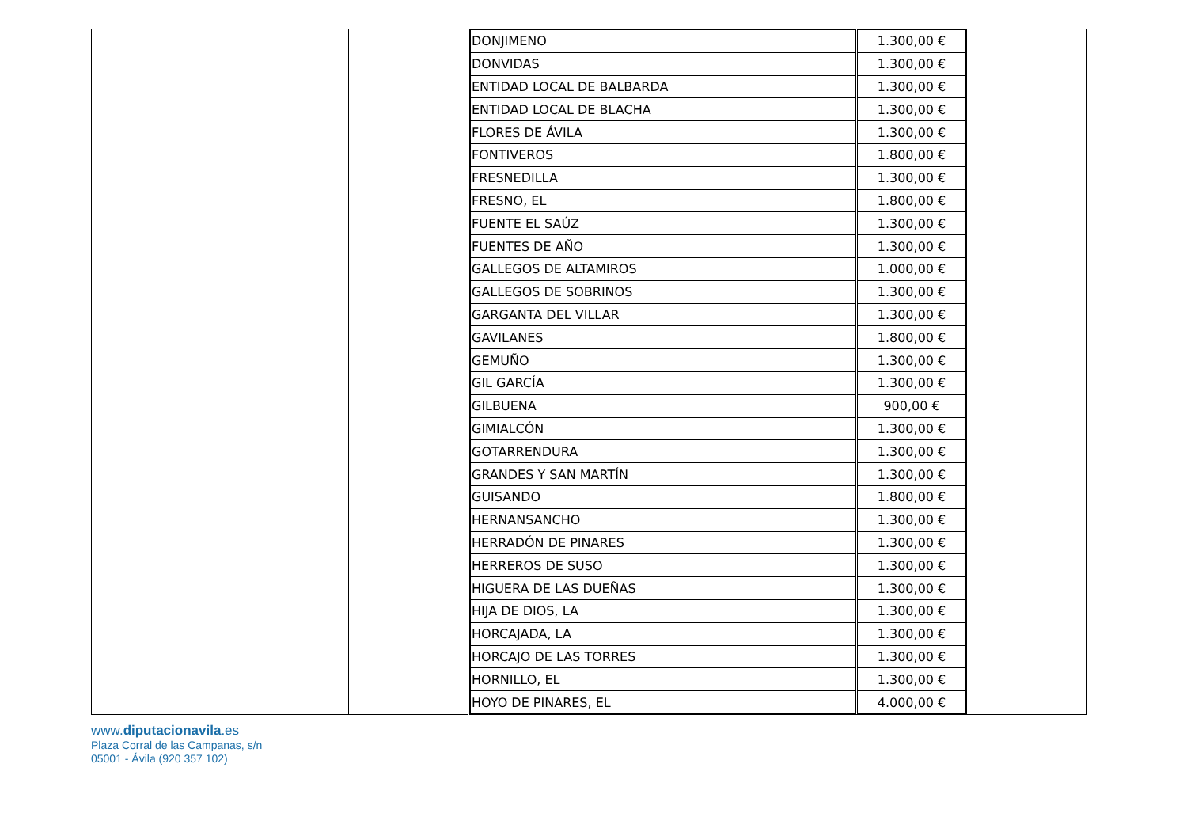| | | / DONJIMENO / 1.300,00 € / / DONVIDAS / 1.300,00 € / / ENTIDAD LOCAL DE BALBARDA / 1.300,00 € / / ENTIDAD LOCAL DE BLACHA / 1.300,00 € / / FLORES DE ÁVILA / 1.300,00 € / / FONTIVEROS / 1.800,00 € / / FRESNEDILLA / 1.300,00 € / / FRESNO, EL / 1.800,00 € / / FUENTE EL SAÚZ / 1.300,00 € / / FUENTES DE AÑO / 1.300,00 € / / GALLEGOS DE ALTAMIROS / 1.000,00 € / / GALLEGOS DE SOBRINOS / 1.300,00 € / / GARGANTA DEL VILLAR / 1.300,00 € / / GAVILANES / 1.800,00 € / / GEMUÑO / 1.300,00 € / / GIL GARCÍA / 1.300,00 € / / GILBUENA / 900,00 € / / GIMIALCÓN / 1.300,00 € / / GOTARRENDURA / 1.300,00 € / / GRANDES Y SAN MARTÍN / 1.300,00 € / / GUISANDO / 1.800,00 € / / HERNANSANCHO / 1.300,00 € / / HERRADÓN DE PINARES / 1.300,00 € / / HERREROS DE SUSO / 1.300,00 € / / HIGUERA DE LAS DUEÑAS / 1.300,00 € / / HIJA DE DIOS, LA / 1.300,00 € / / HORCAJADA, LA / 1.300,00 € / / HORCAJO DE LAS TORRES / 1.300,00 € / / HORNILLO, EL / 1.300,00 € / / HOYO DE PINARES, EL / 4.000,00 € / | |
www.diputacionavila.es
Plaza Corral de las Campanas, s/n
05001 - Ávila (920 357 102)